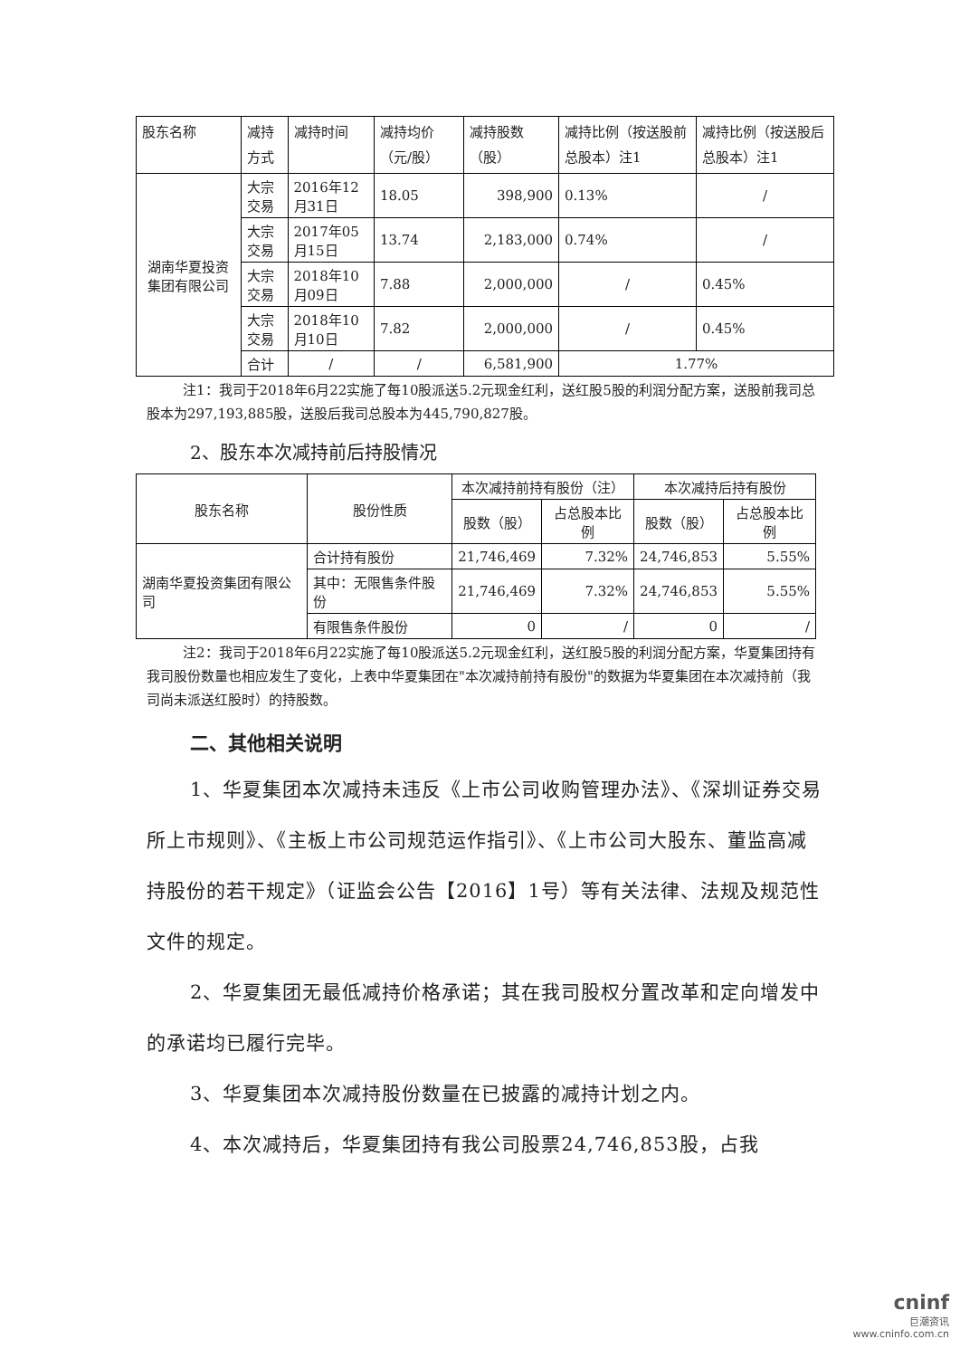| 股东名称 | 减持方式 | 减持时间 | 减持均价（元/股） | 减持股数（股） | 减持比例（按送股前总股本）注1 | 减持比例（按送股后总股本）注1 |
| --- | --- | --- | --- | --- | --- | --- |
| 湖南华夏投资集团有限公司 | 大宗交易 | 2016年12月31日 | 18.05 | 398,900 | 0.13% | / |
| | 大宗交易 | 2017年05月15日 | 13.74 | 2,183,000 | 0.74% | / |
| | 大宗交易 | 2018年10月09日 | 7.88 | 2,000,000 | / | 0.45% |
| | 大宗交易 | 2018年10月10日 | 7.82 | 2,000,000 | / | 0.45% |
| | 合计 | / | / | 6,581,900 | 1.77% | |
注1：我司于2018年6月22实施了每10股派送5.2元现金红利，送红股5股的利润分配方案，送股前我司总股本为297,193,885股，送股后我司总股本为445,790,827股。
2、股东本次减持前后持股情况
| 股东名称 | 股份性质 | 本次减持前持有股份（注） | | 本次减持后持有股份 | |
| --- | --- | --- | --- | --- | --- |
| | | 股数（股） | 占总股本比例 | 股数（股） | 占总股本比例 |
| 湖南华夏投资集团有限公司 | 合计持有股份 | 21,746,469 | 7.32% | 24,746,853 | 5.55% |
| | 其中：无限售条件股份 | 21,746,469 | 7.32% | 24,746,853 | 5.55% |
| | 有限售条件股份 | 0 | / | 0 | / |
注2：我司于2018年6月22实施了每10股派送5.2元现金红利，送红股5股的利润分配方案，华夏集团持有我司股份数量也相应发生了变化，上表中华夏集团在"本次减持前持有股份"的数据为华夏集团在本次减持前（我司尚未派送红股时）的持股数。
二、其他相关说明
1、华夏集团本次减持未违反《上市公司收购管理办法》、《深圳证券交易所上市规则》、《主板上市公司规范运作指引》、《上市公司大股东、董监高减持股份的若干规定》（证监会公告【2016】1号）等有关法律、法规及规范性文件的规定。
2、华夏集团无最低减持价格承诺；其在我司股权分置改革和定向增发中的承诺均已履行完毕。
3、华夏集团本次减持股份数量在已披露的减持计划之内。
4、本次减持后，华夏集团持有我公司股票24,746,853股，占我
cninf
巨潮资讯
www.cninfo.com.cn